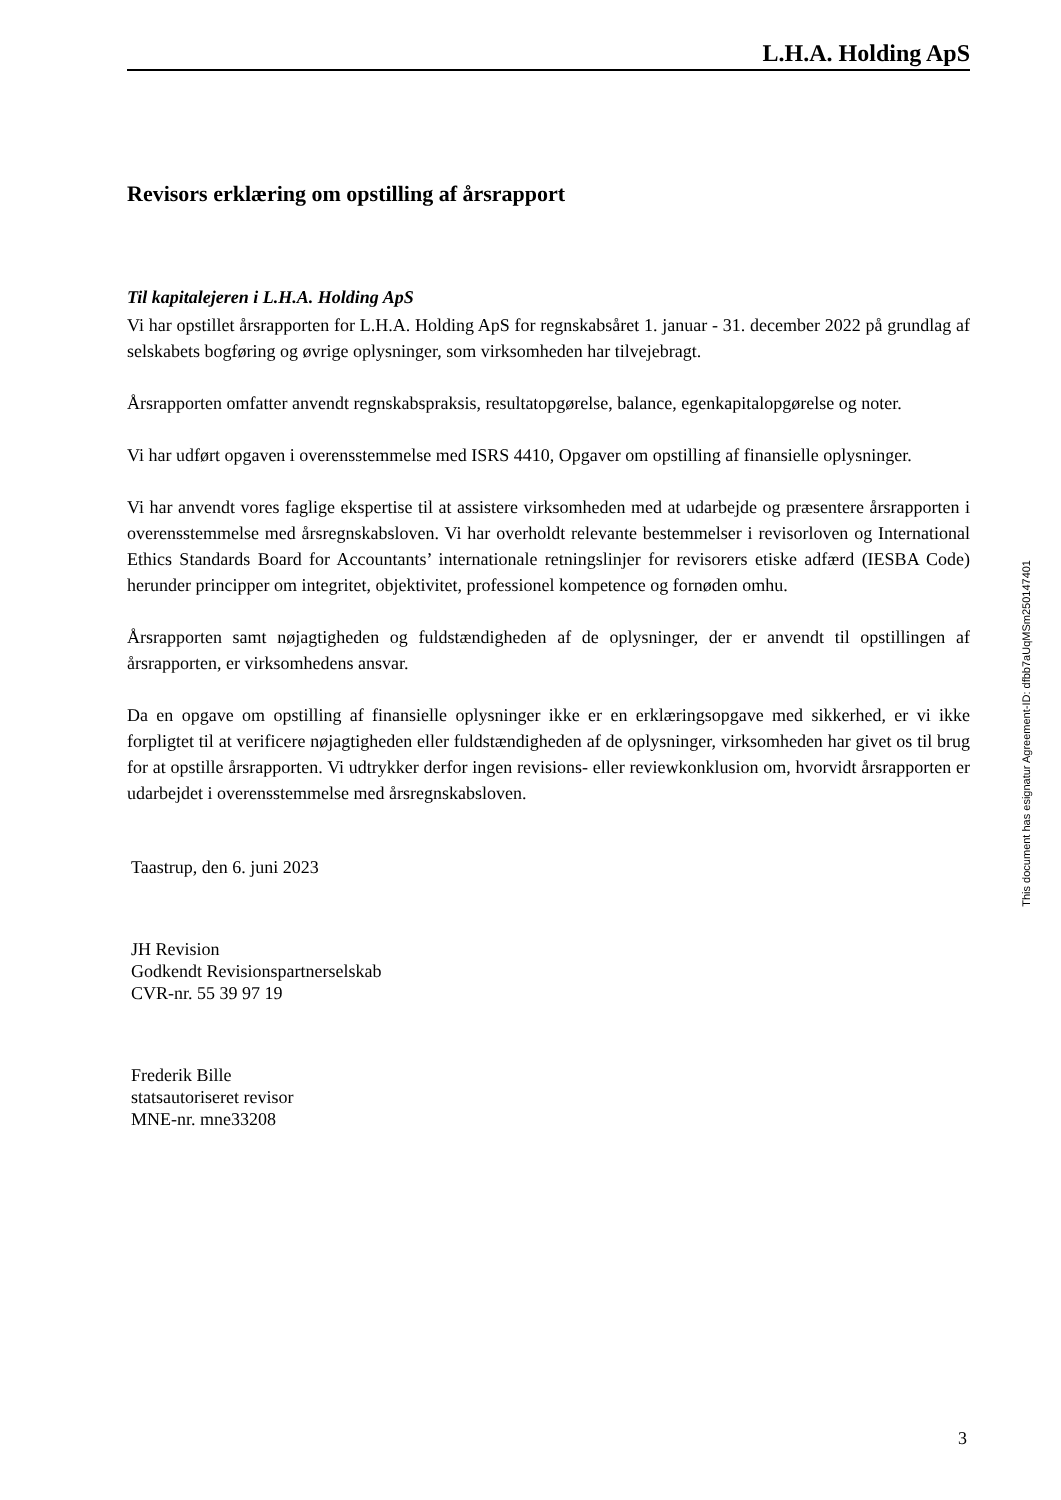L.H.A. Holding ApS
Revisors erklæring om opstilling af årsrapport
Til kapitalejeren i L.H.A. Holding ApS
Vi har opstillet årsrapporten for L.H.A. Holding ApS for regnskabsåret 1. januar - 31. december 2022 på grundlag af selskabets bogføring og øvrige oplysninger, som virksomheden har tilvejebragt.
Årsrapporten omfatter anvendt regnskabspraksis, resultatopgørelse, balance, egenkapitalopgørelse og noter.
Vi har udført opgaven i overensstemmelse med ISRS 4410, Opgaver om opstilling af finansielle oplysninger.
Vi har anvendt vores faglige ekspertise til at assistere virksomheden med at udarbejde og præsentere årsrapporten i overensstemmelse med årsregnskabsloven. Vi har overholdt relevante bestemmelser i revisorloven og International Ethics Standards Board for Accountants’ internationale retningslinjer for revisorers etiske adfærd (IESBA Code) herunder principper om integritet, objektivitet, professionel kompetence og fornøden omhu.
Årsrapporten samt nøjagtigheden og fuldstændigheden af de oplysninger, der er anvendt til opstillingen af årsrapporten, er virksomhedens ansvar.
Da en opgave om opstilling af finansielle oplysninger ikke er en erklæringsopgave med sikkerhed, er vi ikke forpligtet til at verificere nøjagtigheden eller fuldstændigheden af de oplysninger, virksomheden har givet os til brug for at opstille årsrapporten. Vi udtrykker derfor ingen revisions- eller reviewkonklusion om, hvorvidt årsrapporten er udarbejdet i overensstemmelse med årsregnskabsloven.
Taastrup, den 6. juni 2023
JH Revision
Godkendt Revisionspartnerselskab
CVR-nr. 55 39 97 19
Frederik Bille
statsautoriseret revisor
MNE-nr. mne33208
This document has esignatur Agreement-ID: dfbb7aUqMSm250147401
3